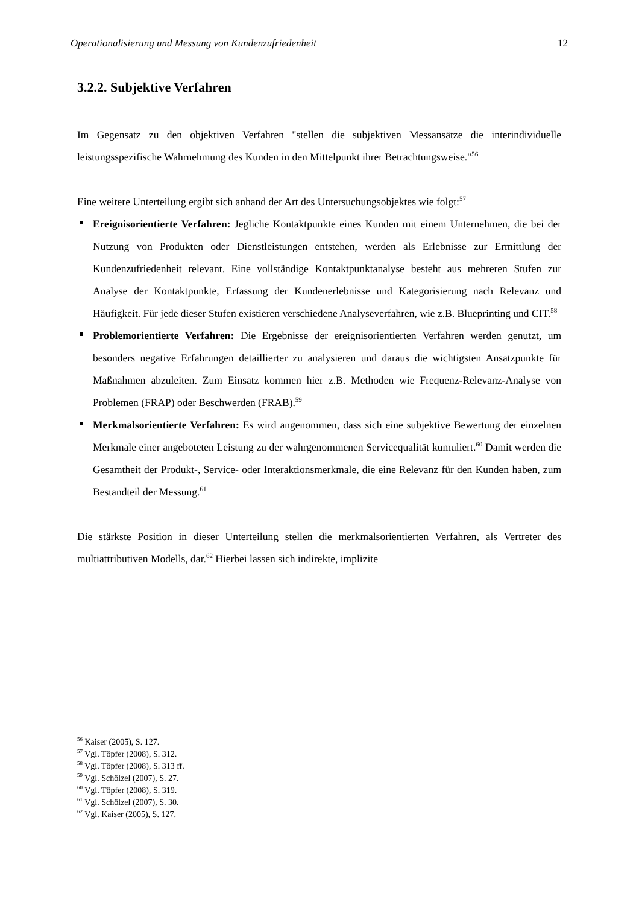Operationalisierung und Messung von Kundenzufriedenheit 12
3.2.2. Subjektive Verfahren
Im Gegensatz zu den objektiven Verfahren "stellen die subjektiven Messansätze die interindividuelle leistungsspezifische Wahrnehmung des Kunden in den Mittelpunkt ihrer Betrachtungsweise."<sup>56</sup>
Eine weitere Unterteilung ergibt sich anhand der Art des Untersuchungsobjektes wie folgt:<sup>57</sup>
Ereignisorientierte Verfahren: Jegliche Kontaktpunkte eines Kunden mit einem Unternehmen, die bei der Nutzung von Produkten oder Dienstleistungen entstehen, werden als Erlebnisse zur Ermittlung der Kundenzufriedenheit relevant. Eine vollständige Kontaktpunktanalyse besteht aus mehreren Stufen zur Analyse der Kontaktpunkte, Erfassung der Kundenerlebnisse und Kategorisierung nach Relevanz und Häufigkeit. Für jede dieser Stufen existieren verschiedene Analyseverfahren, wie z.B. Blueprinting und CIT.<sup>58</sup>
Problemorientierte Verfahren: Die Ergebnisse der ereignisorientierten Verfahren werden genutzt, um besonders negative Erfahrungen detaillierter zu analysieren und daraus die wichtigsten Ansatzpunkte für Maßnahmen abzuleiten. Zum Einsatz kommen hier z.B. Methoden wie Frequenz-Relevanz-Analyse von Problemen (FRAP) oder Beschwerden (FRAB).<sup>59</sup>
Merkmalsorientierte Verfahren: Es wird angenommen, dass sich eine subjektive Bewertung der einzelnen Merkmale einer angeboteten Leistung zu der wahrgenommenen Servicequalität kumuliert.<sup>60</sup> Damit werden die Gesamtheit der Produkt-, Service- oder Interaktionsmerkmale, die eine Relevanz für den Kunden haben, zum Bestandteil der Messung.<sup>61</sup>
Die stärkste Position in dieser Unterteilung stellen die merkmalsorientierten Verfahren, als Vertreter des multiattributiven Modells, dar.<sup>62</sup> Hierbei lassen sich indirekte, implizite
<sup>56</sup> Kaiser (2005), S. 127.
<sup>57</sup> Vgl. Töpfer (2008), S. 312.
<sup>58</sup> Vgl. Töpfer (2008), S. 313 ff.
<sup>59</sup> Vgl. Schölzel (2007), S. 27.
<sup>60</sup> Vgl. Töpfer (2008), S. 319.
<sup>61</sup> Vgl. Schölzel (2007), S. 30.
<sup>62</sup> Vgl. Kaiser (2005), S. 127.